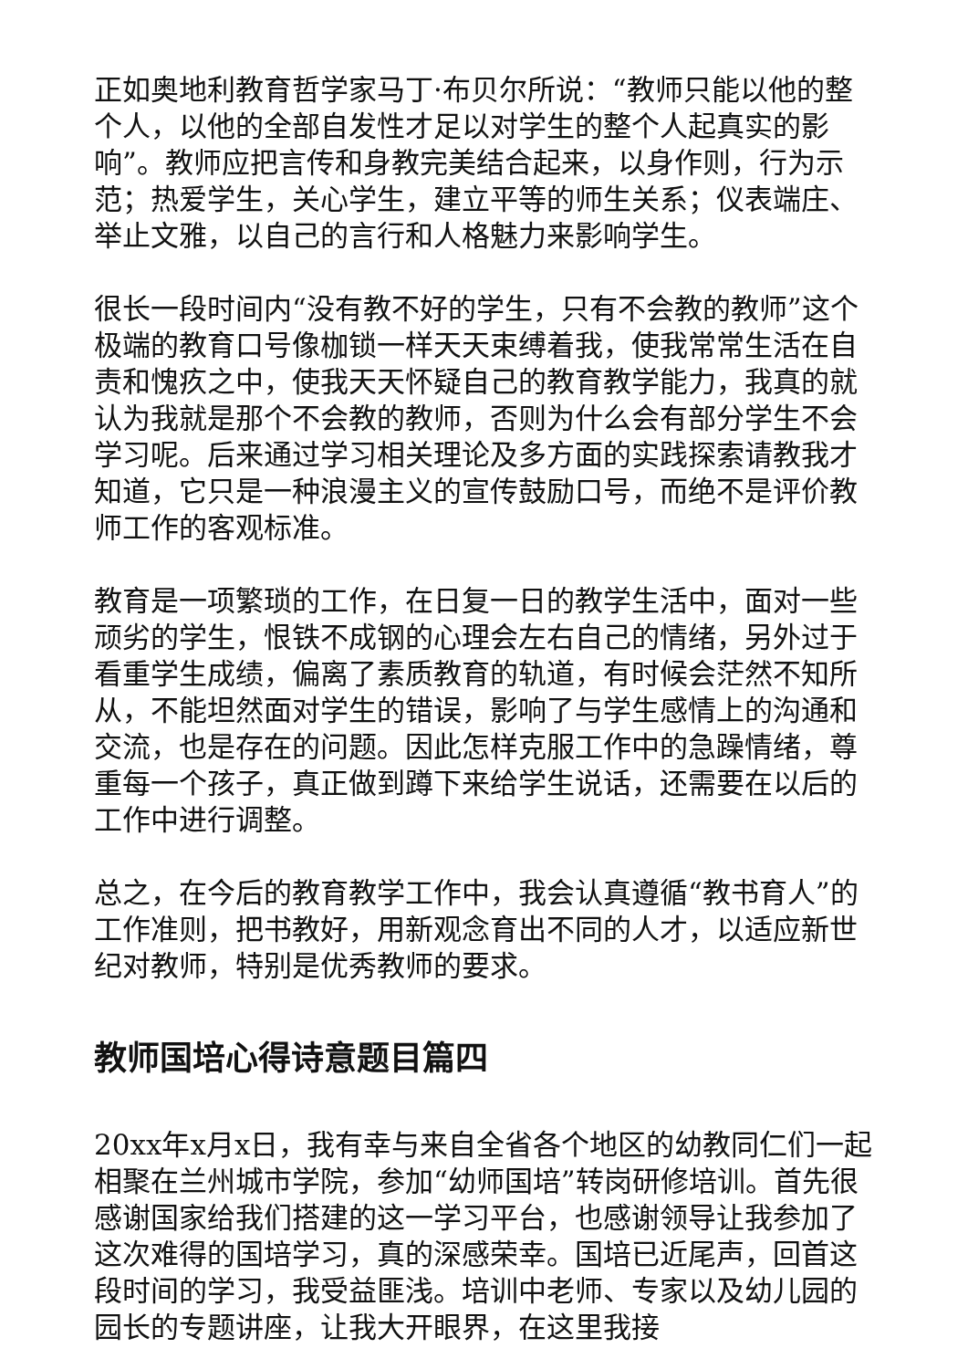正如奥地利教育哲学家马丁·布贝尔所说：“教师只能以他的整个人，以他的全部自发性才足以对学生的整个人起真实的影响”。教师应把言传和身教完美结合起来，以身作则，行为示范；热爱学生，关心学生，建立平等的师生关系；仪表端庄、举止文雅，以自己的言行和人格魅力来影响学生。
很长一段时间内“没有教不好的学生，只有不会教的教师”这个极端的教育口号像枷锁一样天天束缚着我，使我常常生活在自责和愧疚之中，使我天天怀疑自己的教育教学能力，我真的就认为我就是那个不会教的教师，否则为什么会有部分学生不会学习呢。后来通过学习相关理论及多方面的实践探索请教我才知道，它只是一种浪漫主义的宣传鼓励口号，而绝不是评价教师工作的客观标准。
教育是一项繁琐的工作，在日复一日的教学生活中，面对一些顽劣的学生，恨铁不成钢的心理会左右自己的情绪，另外过于看重学生成绩，偏离了素质教育的轨道，有时候会茫然不知所从，不能坦然面对学生的错误，影响了与学生感情上的沟通和交流，也是存在的问题。因此怎样克服工作中的急躁情绪，尊重每一个孩子，真正做到蹲下来给学生说话，还需要在以后的工作中进行调整。
总之，在今后的教育教学工作中，我会认真遵循“教书育人”的工作准则，把书教好，用新观念育出不同的人才，以适应新世纪对教师，特别是优秀教师的要求。
教师国培心得诗意题目篇四
20xx年x月x日，我有幸与来自全省各个地区的幼教同仁们一起相聚在兰州城市学院，参加“幼师国培”转岗研修培训。首先很感谢国家给我们搭建的这一学习平台，也感谢领导让我参加了这次难得的国培学习，真的深感荣幸。国培已近尾声，回首这段时间的学习，我受益匪浅。培训中老师、专家以及幼儿园的园长的专题讲座，让我大开眼界，在这里我接